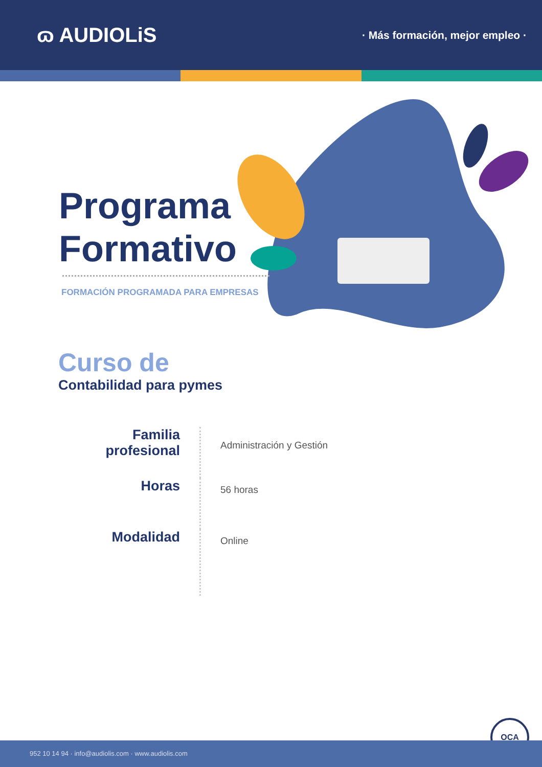ɷ AUDIOLiS
· Más formación, mejor empleo ·
Programa
Formativo
FORMACIÓN PROGRAMADA PARA EMPRESAS
Curso de
Contabilidad para pymes
Familia
profesional
Administración y Gestión
Horas
56 horas
Modalidad
Online
OCA
952 10 14 94 · info@audiolis.com · www.audiolis.com